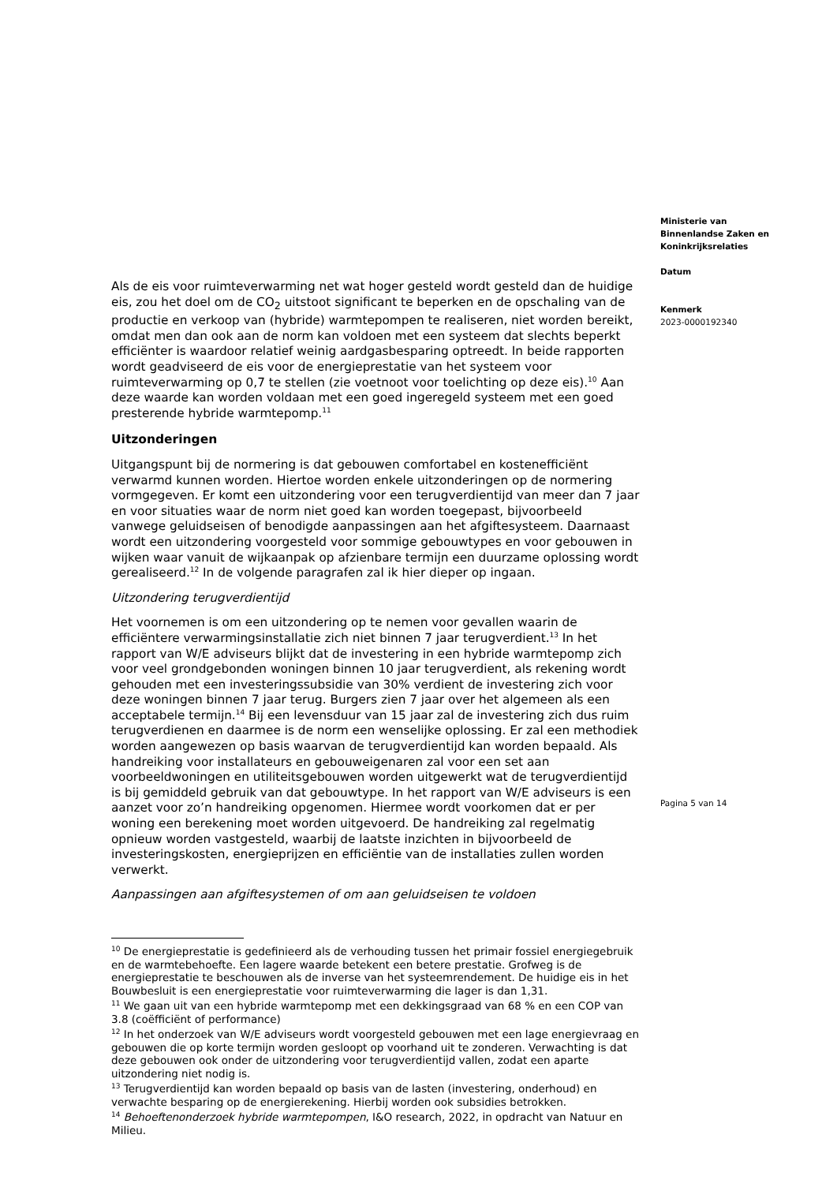Als de eis voor ruimteverwarming net wat hoger gesteld wordt gesteld dan de huidige eis, zou het doel om de CO<sub>2</sub> uitstoot significant te beperken en de opschaling van de productie en verkoop van (hybride) warmtepompen te realiseren, niet worden bereikt, omdat men dan ook aan de norm kan voldoen met een systeem dat slechts beperkt efficiënter is waardoor relatief weinig aardgasbesparing optreedt. In beide rapporten wordt geadviseerd de eis voor de energieprestatie van het systeem voor ruimteverwarming op 0,7 te stellen (zie voetnoot voor toelichting op deze eis).<sup>10</sup> Aan deze waarde kan worden voldaan met een goed ingeregeld systeem met een goed presterende hybride warmtepomp.<sup>11</sup>
Uitzonderingen
Uitgangspunt bij de normering is dat gebouwen comfortabel en kostenefficiënt verwarmd kunnen worden. Hiertoe worden enkele uitzonderingen op de normering vormgegeven. Er komt een uitzondering voor een terugverdientijd van meer dan 7 jaar en voor situaties waar de norm niet goed kan worden toegepast, bijvoorbeeld vanwege geluidseisen of benodigde aanpassingen aan het afgiftesysteem. Daarnaast wordt een uitzondering voorgesteld voor sommige gebouwtypes en voor gebouwen in wijken waar vanuit de wijkaanpak op afzienbare termijn een duurzame oplossing wordt gerealiseerd.<sup>12</sup> In de volgende paragrafen zal ik hier dieper op ingaan.
Uitzondering terugverdientijd
Het voornemen is om een uitzondering op te nemen voor gevallen waarin de efficiëntere verwarmingsinstallatie zich niet binnen 7 jaar terugverdient.<sup>13</sup> In het rapport van W/E adviseurs blijkt dat de investering in een hybride warmtepomp zich voor veel grondgebonden woningen binnen 10 jaar terugverdient, als rekening wordt gehouden met een investeringssubsidie van 30% verdient de investering zich voor deze woningen binnen 7 jaar terug. Burgers zien 7 jaar over het algemeen als een acceptabele termijn.<sup>14</sup> Bij een levensduur van 15 jaar zal de investering zich dus ruim terugverdienen en daarmee is de norm een wenselijke oplossing. Er zal een methodiek worden aangewezen op basis waarvan de terugverdientijd kan worden bepaald. Als handreiking voor installateurs en gebouweigenaren zal voor een set aan voorbeeldwoningen en utiliteitsgebouwen worden uitgewerkt wat de terugverdientijd is bij gemiddeld gebruik van dat gebouwtype. In het rapport van W/E adviseurs is een aanzet voor zo’n handreiking opgenomen. Hiermee wordt voorkomen dat er per woning een berekening moet worden uitgevoerd. De handreiking zal regelmatig opnieuw worden vastgesteld, waarbij de laatste inzichten in bijvoorbeeld de investeringskosten, energieprijzen en efficiëntie van de installaties zullen worden verwerkt.
Aanpassingen aan afgiftesystemen of om aan geluidseisen te voldoen
<sup>10</sup> De energieprestatie is gedefinieerd als de verhouding tussen het primair fossiel energiegebruik en de warmtebehoefte. Een lagere waarde betekent een betere prestatie. Grofweg is de energieprestatie te beschouwen als de inverse van het systeemrendement. De huidige eis in het Bouwbesluit is een energieprestatie voor ruimteverwarming die lager is dan 1,31.
<sup>11</sup> We gaan uit van een hybride warmtepomp met een dekkingsgraad van 68 % en een COP van 3.8 (coëfficiënt of performance)
<sup>12</sup> In het onderzoek van W/E adviseurs wordt voorgesteld gebouwen met een lage energievraag en gebouwen die op korte termijn worden gesloopt op voorhand uit te zonderen. Verwachting is dat deze gebouwen ook onder de uitzondering voor terugverdientijd vallen, zodat een aparte uitzondering niet nodig is.
<sup>13</sup> Terugverdientijd kan worden bepaald op basis van de lasten (investering, onderhoud) en verwachte besparing op de energierekening. Hierbij worden ook subsidies betrokken.
<sup>14</sup> Behoeftenonderzoek hybride warmtepompen, I&O research, 2022, in opdracht van Natuur en Milieu.
Ministerie van
Binnenlandse Zaken en
Koninkrijksrelaties
Datum
Kenmerk
2023-0000192340
Pagina 5 van 14